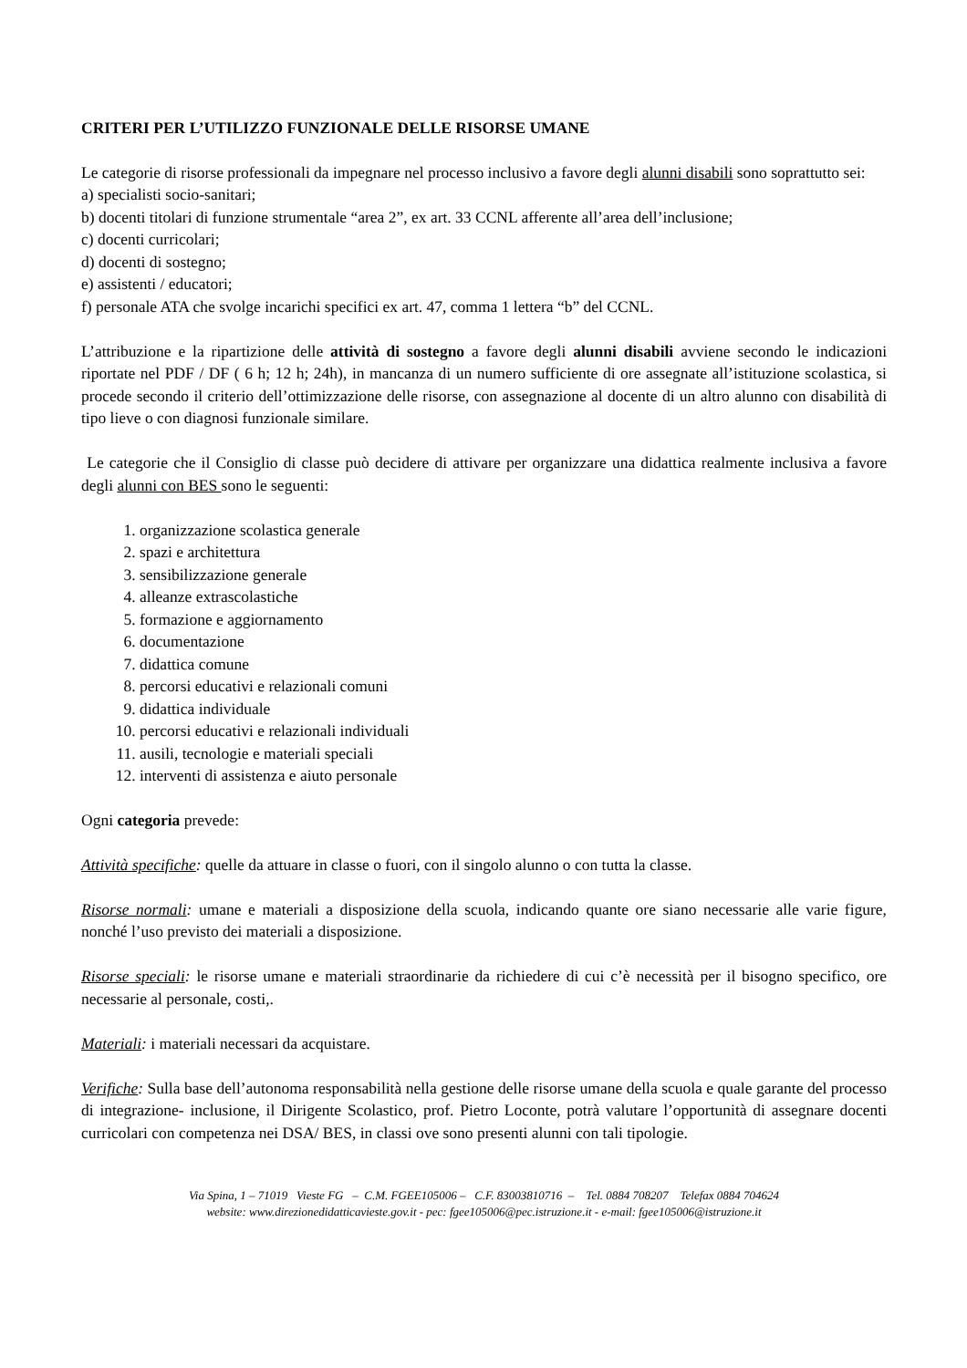CRITERI PER L’UTILIZZO FUNZIONALE DELLE RISORSE UMANE
Le categorie di risorse professionali da impegnare nel processo inclusivo a favore degli alunni disabili sono soprattutto sei:
a) specialisti socio-sanitari;
b) docenti titolari di funzione strumentale “area 2”, ex art. 33 CCNL afferente all’area dell’inclusione;
c) docenti curricolari;
d) docenti di sostegno;
e) assistenti / educatori;
f) personale ATA che svolge incarichi specifici ex art. 47, comma 1 lettera “b” del CCNL.
L’attribuzione e la ripartizione delle attività di sostegno a favore degli alunni disabili avviene secondo le indicazioni riportate nel PDF / DF ( 6 h; 12 h; 24h), in mancanza di un numero sufficiente di ore assegnate all’istituzione scolastica, si procede secondo il criterio dell’ottimizzazione delle risorse, con assegnazione al docente di un altro alunno con disabilità di tipo lieve o con diagnosi funzionale similare.
Le categorie che il Consiglio di classe può decidere di attivare per organizzare una didattica realmente inclusiva a favore degli alunni con BES sono le seguenti:
1. organizzazione scolastica generale
2. spazi e architettura
3. sensibilizzazione generale
4. alleanze extrascolastiche
5. formazione e aggiornamento
6. documentazione
7. didattica comune
8. percorsi educativi e relazionali comuni
9. didattica individuale
10. percorsi educativi e relazionali individuali
11. ausili, tecnologie e materiali speciali
12. interventi di assistenza e aiuto personale
Ogni categoria prevede:
Attività specifiche: quelle da attuare in classe o fuori, con il singolo alunno o con tutta la classe.
Risorse normali: umane e materiali a disposizione della scuola, indicando quante ore siano necessarie alle varie figure, nonché l’uso previsto dei materiali a disposizione.
Risorse speciali: le risorse umane e materiali straordinarie da richiedere di cui c’è necessità per il bisogno specifico, ore necessarie al personale, costi,.
Materiali: i materiali necessari da acquistare.
Verifiche: Sulla base dell’autonoma responsabilità nella gestione delle risorse umane della scuola e quale garante del processo di integrazione- inclusione, il Dirigente Scolastico, prof. Pietro Loconte, potrà valutare l’opportunità di assegnare docenti curricolari con competenza nei DSA/ BES, in classi ove sono presenti alunni con tali tipologie.
Via Spina, 1 – 71019 Vieste FG – C.M. FGEE105006 – C.F. 83003810716 – Tel. 0884 708207 Telefax 0884 704624
website: www.direzionedidatticavieste.gov.it - pec: fgee105006@pec.istruzione.it - e-mail: fgee105006@istruzione.it